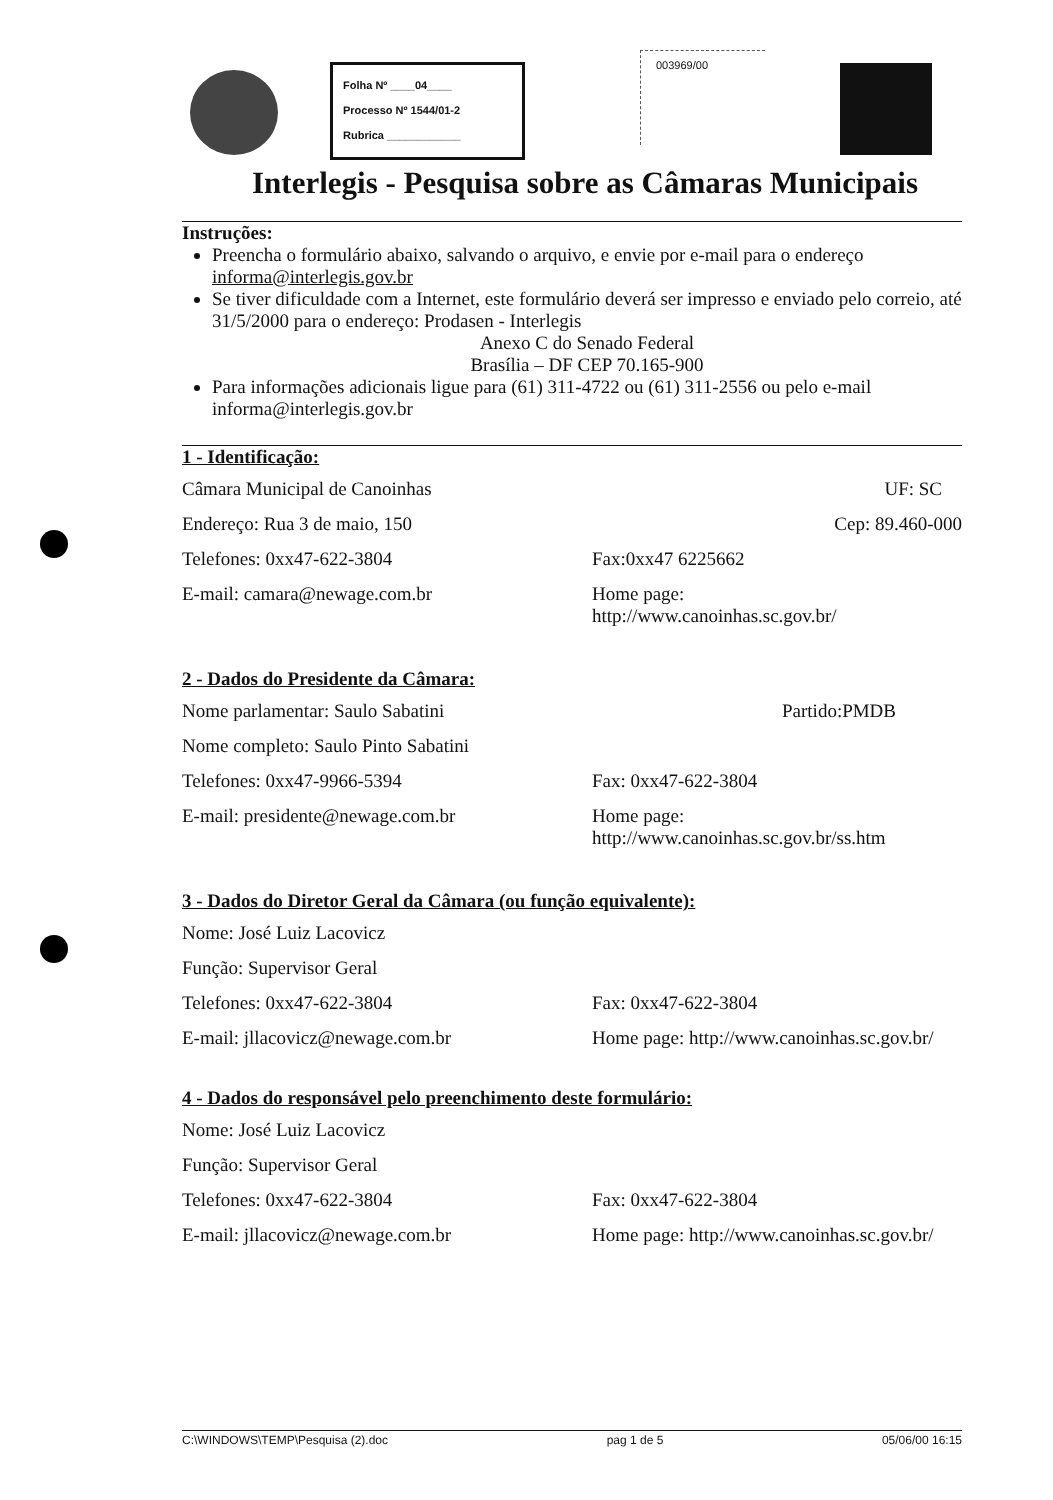Folha Nº ____04____
Processo Nº 1544/01-2
Rubrica ____________
003969/00
Interlegis - Pesquisa sobre as Câmaras Municipais
Instruções:
Preencha o formulário abaixo, salvando o arquivo, e envie por e-mail para o endereço informa@interlegis.gov.br
Se tiver dificuldade com a Internet, este formulário deverá ser impresso e enviado pelo correio, até 31/5/2000 para o endereço: Prodasen - Interlegis
Anexo C do Senado Federal
Brasília – DF CEP 70.165-900
Para informações adicionais ligue para (61) 311-4722 ou (61) 311-2556 ou pelo e-mail informa@interlegis.gov.br
1 - Identificação:
Câmara Municipal de Canoinhas UF: SC
Endereço: Rua 3 de maio, 150 Cep: 89.460-000
Telefones: 0xx47-622-3804 Fax:0xx47 6225662
E-mail: camara@newage.com.br Home page:
http://www.canoinhas.sc.gov.br/
2 - Dados do Presidente da Câmara:
Nome parlamentar: Saulo Sabatini Partido:PMDB
Nome completo: Saulo Pinto Sabatini
Telefones: 0xx47-9966-5394 Fax: 0xx47-622-3804
E-mail: presidente@newage.com.br Home page:
http://www.canoinhas.sc.gov.br/ss.htm
3 - Dados do Diretor Geral da Câmara (ou função equivalente):
Nome: José Luiz Lacovicz
Função: Supervisor Geral
Telefones: 0xx47-622-3804 Fax: 0xx47-622-3804
E-mail: jllacovicz@newage.com.br Home page: http://www.canoinhas.sc.gov.br/
4 - Dados do responsável pelo preenchimento deste formulário:
Nome: José Luiz Lacovicz
Função: Supervisor Geral
Telefones: 0xx47-622-3804 Fax: 0xx47-622-3804
E-mail: jllacovicz@newage.com.br Home page: http://www.canoinhas.sc.gov.br/
C:\WINDOWS\TEMP\Pesquisa (2).doc pag 1 de 5 05/06/00 16:15